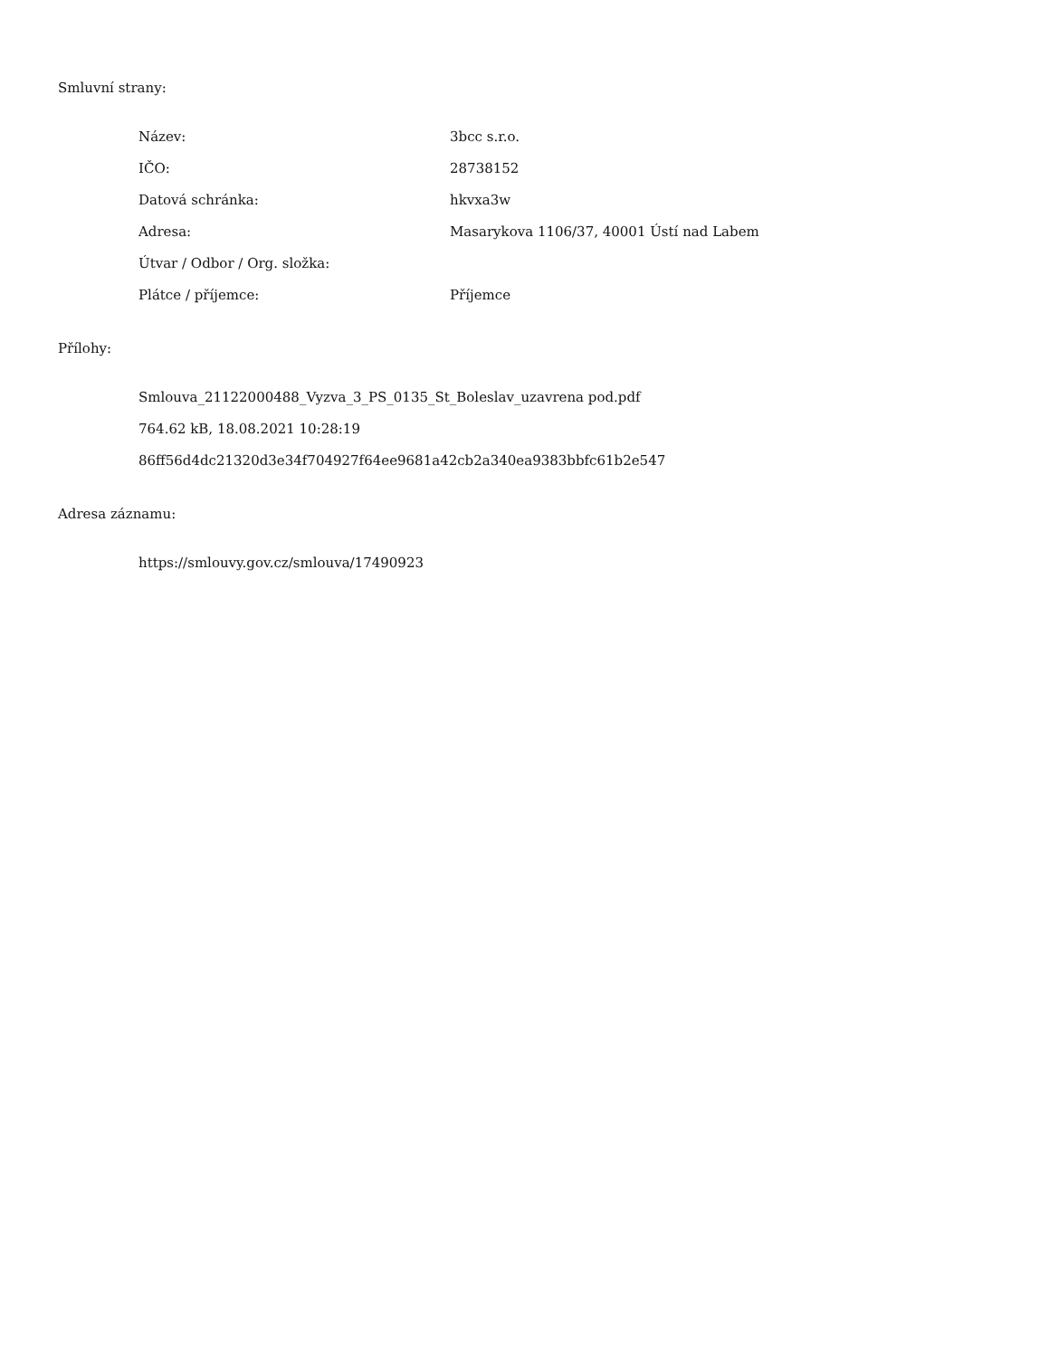Smluvní strany:
| Název: | 3bcc s.r.o. |
| IČO: | 28738152 |
| Datová schránka: | hkvxa3w |
| Adresa: | Masarykova 1106/37, 40001 Ústí nad Labem |
| Útvar / Odbor / Org. složka: | |
| Plátce / příjemce: | Příjemce |
Přílohy:
Smlouva_21122000488_Vyzva_3_PS_0135_St_Boleslav_uzavrena pod.pdf
764.62 kB, 18.08.2021 10:28:19
86ff56d4dc21320d3e34f704927f64ee9681a42cb2a340ea9383bbfc61b2e547
Adresa záznamu:
https://smlouvy.gov.cz/smlouva/17490923